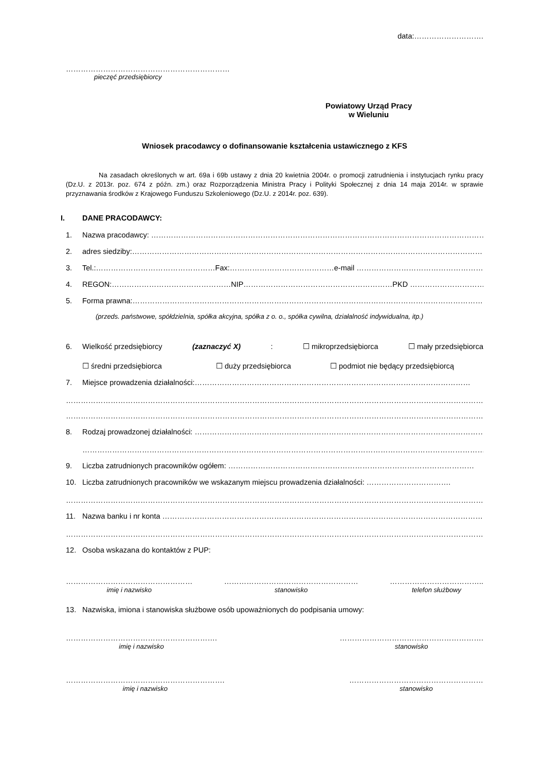data:……………………….
…………………………………………………………
pieczęć przedsiębiorcy
Powiatowy Urząd Pracy
w Wieluniu
Wniosek pracodawcy o dofinansowanie kształcenia ustawicznego z KFS
Na zasadach określonych w art. 69a i 69b ustawy z dnia 20 kwietnia 2004r. o promocji zatrudnienia i instytucjach rynku pracy (Dz.U. z 2013r. poz. 674 z późn. zm.) oraz Rozporządzenia Ministra Pracy i Polityki Społecznej z dnia 14 maja 2014r. w sprawie przyznawania środków z Krajowego Funduszu Szkoleniowego (Dz.U. z 2014r. poz. 639).
I. DANE PRACODAWCY:
1. Nazwa pracodawcy: …………………………………………………………………………………………………………………………
2. adres siedziby:…………………………………………………………………………………………………………………………………
3. Tel.:…………………………………………Fax:……………………………………e-mail ……………………………………………
4. REGON:…………………………………………NIP……………………………………………………PKD …………………………………
5. Forma prawna:…………………………………………………………………………………………………………………………………
(przeds. państwowe, spółdzielnia, spółka akcyjna, spółka z o. o., spółka cywilna, działalność indywidualna, itp.)
6. Wielkość przedsiębiorcy (zaznaczyć X): ☐ mikroprzedsiębiorca ☐ mały przedsiębiorca
☐ średni przedsiębiorca ☐ duży przedsiębiorca ☐ podmiot nie będący przedsiębiorcą
7. Miejsce prowadzenia działalności:…………………………………………………………………………………………………
……………………………………………………………………………………………………………………………………………………………
……………………………………………………………………………………………………………………………………………………………
8. Rodzaj prowadzonej działalności: ………………………………………………………………………………………………………
…………………………………………………………………………………………………………………………………………………
9. Liczba zatrudnionych pracowników ogółem: ………………………………………………………………………………………
10. Liczba zatrudnionych pracowników we wskazanym miejscu prowadzenia działalności: …………………………….
……………………………………………………………………………………………………………………………………………………………
11. Nazwa banku i nr konta …………………………………………………………………………………………………………………
……………………………………………………………………………………………………………………………………………………………
12. Osoba wskazana do kontaktów z PUP:
……………………………………………
imię i nazwisko
………………………………………………
stanowisko
………………………………..
telefon służbowy
13. Nazwiska, imiona i stanowiska służbowe osób upoważnionych do podpisania umowy:
…………………………………………………….
imię i nazwisko
………………………………………………….
stanowisko
……………………………………………………….
imię i nazwisko
………………………………………………
stanowisko